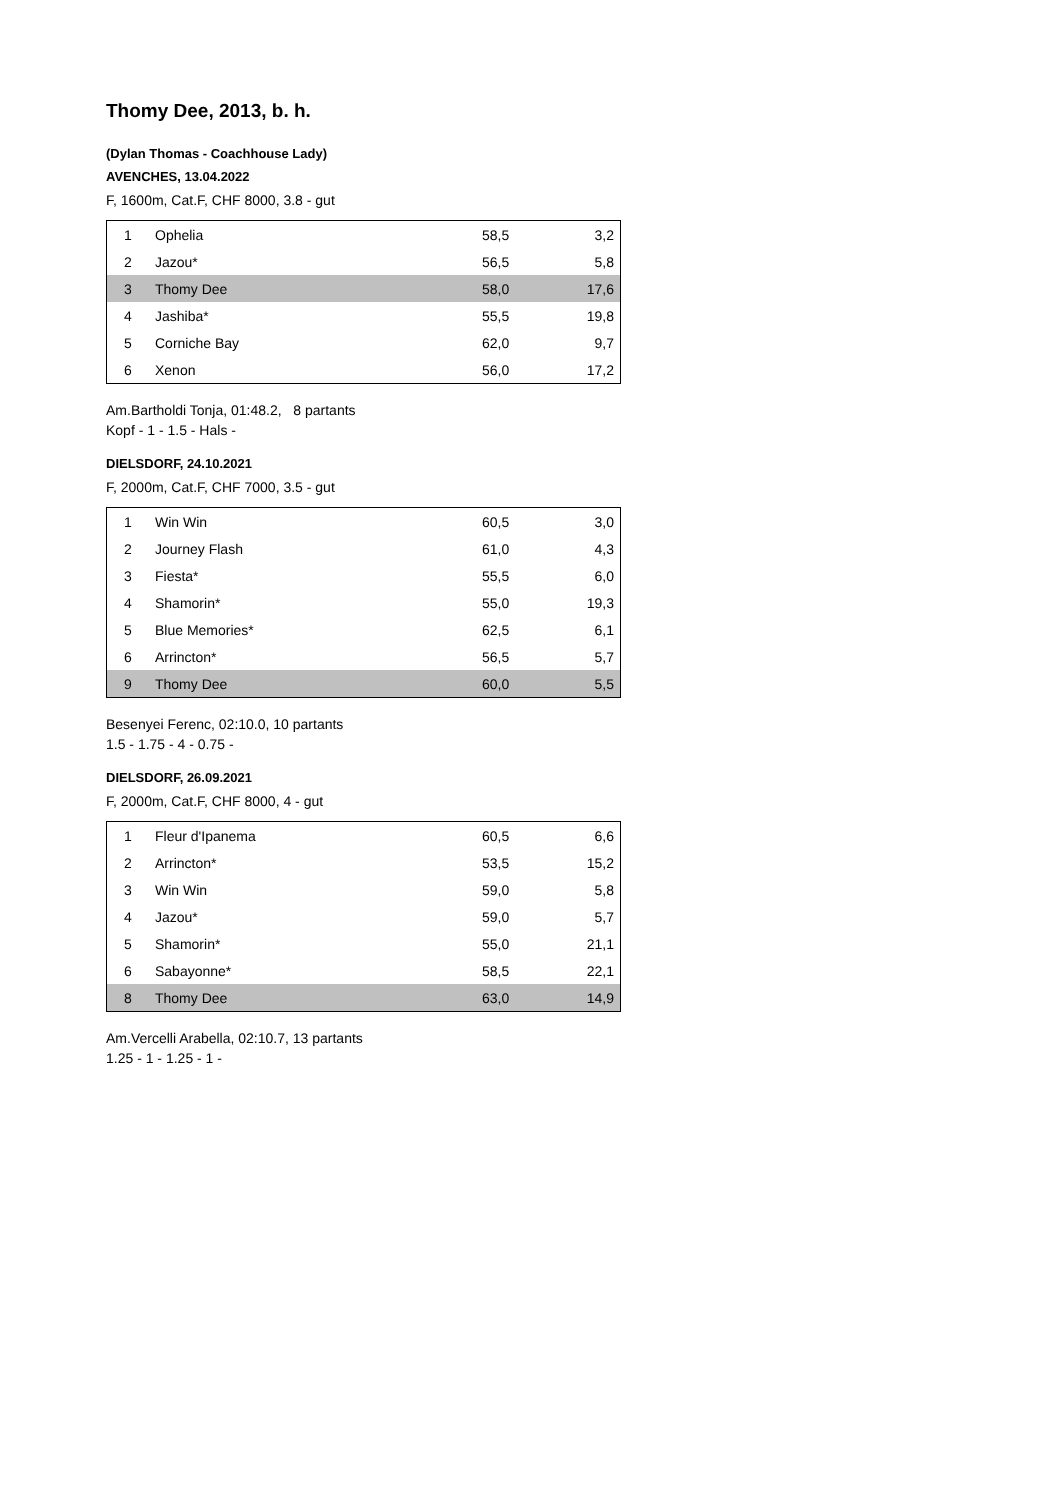Thomy Dee, 2013, b. h.
(Dylan Thomas - Coachhouse Lady)
AVENCHES, 13.04.2022
F, 1600m, Cat.F, CHF 8000, 3.8 - gut
| 1 | Ophelia | 58,5 | 3,2 |
| 2 | Jazou* | 56,5 | 5,8 |
| 3 | Thomy Dee | 58,0 | 17,6 |
| 4 | Jashiba* | 55,5 | 19,8 |
| 5 | Corniche Bay | 62,0 | 9,7 |
| 6 | Xenon | 56,0 | 17,2 |
Am.Bartholdi Tonja, 01:48.2, 8 partants
Kopf - 1 - 1.5 - Hals -
DIELSDORF, 24.10.2021
F, 2000m, Cat.F, CHF 7000, 3.5 - gut
| 1 | Win Win | 60,5 | 3,0 |
| 2 | Journey Flash | 61,0 | 4,3 |
| 3 | Fiesta* | 55,5 | 6,0 |
| 4 | Shamorin* | 55,0 | 19,3 |
| 5 | Blue Memories* | 62,5 | 6,1 |
| 6 | Arrincton* | 56,5 | 5,7 |
| 9 | Thomy Dee | 60,0 | 5,5 |
Besenyei Ferenc, 02:10.0, 10 partants
1.5 - 1.75 - 4 - 0.75 -
DIELSDORF, 26.09.2021
F, 2000m, Cat.F, CHF 8000, 4 - gut
| 1 | Fleur d'Ipanema | 60,5 | 6,6 |
| 2 | Arrincton* | 53,5 | 15,2 |
| 3 | Win Win | 59,0 | 5,8 |
| 4 | Jazou* | 59,0 | 5,7 |
| 5 | Shamorin* | 55,0 | 21,1 |
| 6 | Sabayonne* | 58,5 | 22,1 |
| 8 | Thomy Dee | 63,0 | 14,9 |
Am.Vercelli Arabella, 02:10.7, 13 partants
1.25 - 1 - 1.25 - 1 -